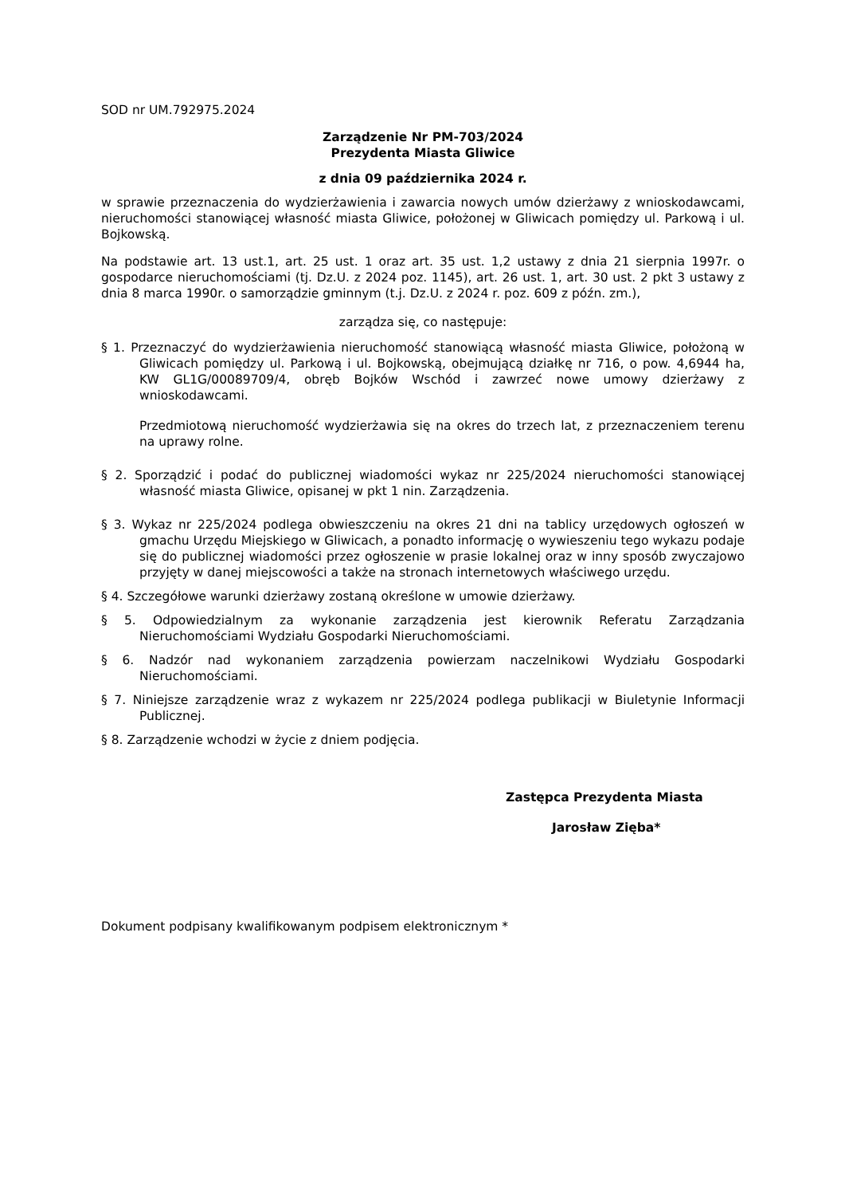SOD nr UM.792975.2024
Zarządzenie Nr PM-703/2024
Prezydenta Miasta Gliwice
z dnia 09 października 2024 r.
w sprawie przeznaczenia do wydzierżawienia i zawarcia nowych umów dzierżawy z wnioskodawcami, nieruchomości stanowiącej własność miasta Gliwice, położonej w Gliwicach pomiędzy ul. Parkową i ul. Bojkowską.
Na podstawie art. 13 ust.1, art. 25 ust. 1 oraz art. 35 ust. 1,2 ustawy z dnia 21 sierpnia 1997r. o gospodarce nieruchomościami (tj. Dz.U. z 2024 poz. 1145), art. 26 ust. 1, art. 30 ust. 2 pkt 3 ustawy z dnia 8 marca 1990r. o samorządzie gminnym (t.j. Dz.U. z 2024 r. poz. 609 z późn. zm.),
zarządza się, co następuje:
§ 1. Przeznaczyć do wydzierżawienia nieruchomość stanowiącą własność miasta Gliwice, położoną w Gliwicach pomiędzy ul. Parkową i ul. Bojkowską, obejmującą działkę nr 716, o pow. 4,6944 ha, KW GL1G/00089709/4, obręb Bojków Wschód i zawrzeć nowe umowy dzierżawy z wnioskodawcami.
Przedmiotową nieruchomość wydzierżawia się na okres do trzech lat, z przeznaczeniem terenu na uprawy rolne.
§ 2. Sporządzić i podać do publicznej wiadomości wykaz nr 225/2024 nieruchomości stanowiącej własność miasta Gliwice, opisanej w pkt 1 nin. Zarządzenia.
§ 3. Wykaz nr 225/2024 podlega obwieszczeniu na okres 21 dni na tablicy urzędowych ogłoszeń w gmachu Urzędu Miejskiego w Gliwicach, a ponadto informację o wywieszeniu tego wykazu podaje się do publicznej wiadomości przez ogłoszenie w prasie lokalnej oraz w inny sposób zwyczajowo przyjęty w danej miejscowości a także na stronach internetowych właściwego urzędu.
§ 4. Szczegółowe warunki dzierżawy zostaną określone w umowie dzierżawy.
§ 5. Odpowiedzialnym za wykonanie zarządzenia jest kierownik Referatu Zarządzania Nieruchomościami Wydziału Gospodarki Nieruchomościami.
§ 6. Nadzór nad wykonaniem zarządzenia powierzam naczelnikowi Wydziału Gospodarki Nieruchomościami.
§ 7. Niniejsze zarządzenie wraz z wykazem nr 225/2024 podlega publikacji w Biuletynie Informacji Publicznej.
§ 8. Zarządzenie wchodzi w życie z dniem podjęcia.
Zastępca Prezydenta Miasta
Jarosław Zięba*
Dokument podpisany kwalifikowanym podpisem elektronicznym *